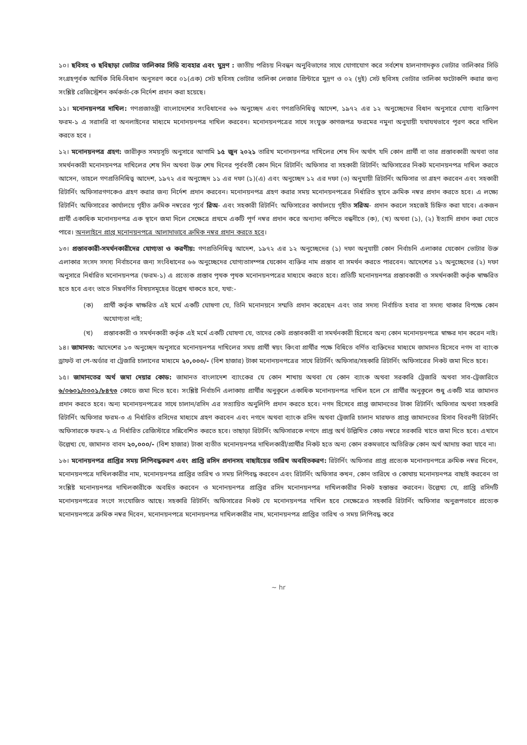১০। ছবিসহ ও ছবিছাড়া ভোটার তালিকার সিডি ব্যবহার এবং মুদ্রণ : জাতীয় পরিচয় নিবন্ধন অনুবিভাগের সাথে যোগাযোগ করে সর্বশেষ হালনাগাদকৃত ভোটার তালিকার সিডি সংগ্রহপূর্বক আর্থিক বিধি-বিধান অনুসরণ করে ০১(এক) সেট ছবিসহ ভোটার তালিকা লেজার প্রিন্টারে মুদ্রণ ও ০২ (দুই) সেট ছবিসহ ভোটার তালিকা ফটোকপি করার জন্য সংশ্লিষ্ট রেজিস্ট্রেশন কর্মকর্তা-কে নির্দেশ প্রদান করা হয়েছে।
১১। মনোনয়নপত্র দাখিল: গণপ্রজাতন্ত্রী বাংলাদেশের সংবিধানের ৬৬ অনুচ্ছেদ এবং গণপ্রতিনিধিত্ব আদেশ, ১৯৭২ এর ১২ অনুচ্ছেদের বিধান অনুসারে যোগ্য ব্যক্তিগণ ফরম-১ এ সরাসরি বা অনলাইনের মাধ্যমে মনোনয়নপত্র দাখিল করবেন। মনোনয়নপত্রের সাথে সংযুক্ত কাগজপত্র ফরমের নমুনা অনুযায়ী যথাযথভাবে পূরণ করে দাখিল করতে হবে ।
১২। মনোনয়নপত্র গ্রহণ: জারীকৃত সময়সূচি অনুসারে আগামি ১৫ জুন ২০২১ তারিখ মনোনয়নপত্র দাখিলের শেষ দিন অর্থাৎ যদি কোন প্রার্থী বা তার প্রস্তাবকারী অথবা তার সমর্থনকারী মনোনয়নপত্র দাখিলের শেষ দিন অথবা উক্ত শেষ দিনের পূর্ববর্তী কোন দিনে রিটার্নিং অফিসার বা সহকারী রিটার্নিং অফিসারের নিকট মনোনয়নপত্র দাখিল করতে আসেন, তাহলে গণপ্রতিনিধিত্ব আদেশ, ১৯৭২ এর অনুচ্ছেদ ১১ এর দফা (১)(এ) এবং অনুচ্ছেদ ১২ এর দফা (৩) অনুযায়ী রিটার্নিং অফিসার তা গ্রহণ করবেন এবং সহকারী রিটার্নিং অফিসারগণকেও গ্রহণ করার জন্য নির্দেশ প্রদান করবেন। মনোনয়নপত্র গ্রহণ করার সময় মনোনয়নপত্রের নির্ধারিত স্থানে ক্রমিক নম্বর প্রদান করতে হবে। এ লক্ষ্যে রিটার্নিং অফিসারের কার্যালয়ে গৃহীত ক্রমিক নম্বরের পূর্বে রিঅ- এবং সহকারী রিটার্নিং অফিসারের কার্যালয়ে গৃহীত সরিঅ- প্রদান করলে সহজেই চিহ্নিত করা যাবে। একজন প্রার্থী একাধিক মনোনয়নপত্র এক স্থানে জমা দিলে সেক্ষেত্রে প্রথমে একটি পূর্ণ নম্বর প্রদান করে অন্যান্য কপিতে বন্ধনীতে (ক), (খ) অথবা (১), (২) ইত্যাদি প্রদান করা যেতে পারে। অনলাইনে প্রাপ্ত মনোনয়নপত্রে আলাদাভাবে ক্রমিক নম্বর প্রদান করতে হবে।
১৩। প্রস্তাবকারী-সমর্থনকারীদের যোগ্যতা ও করণীয়: গণপ্রতিনিধিত্ব আদেশ, ১৯৭২ এর ১২ অনুচ্ছেদের (১) দফা অনুযায়ী কোন নির্বাচনি এলাকার যেকোন ভোটার উক্ত এলাকার সংসদ সদস্য নির্বাচনের জন্য সংবিধানের ৬৬ অনুচ্ছেদের যোগ্যতাসম্পন্ন যেকোন ব্যক্তির নাম প্রস্তাব বা সমর্থন করতে পারবেন। আদেশের ১২ অনুচ্ছেদের (২) দফা অনুসারে নির্ধারিত মনোনয়নপত্র (ফরম-১) এ প্রত্যেক প্রস্তাব পৃথক পৃথক মনোনয়নপত্রের মাধ্যমে করতে হবে। প্রতিটি মনোনয়নপত্র প্রস্তাবকারী ও সমর্থনকারী কর্তৃক স্বাক্ষরিত হতে হবে এবং তাতে নিম্নবর্ণিত বিষয়সমূহের উল্লেখ থাকতে হবে, যথা:-
(ক) প্রার্থী কর্তৃক স্বাক্ষরিত এই মর্মে একটি ঘোষণা যে, তিনি মনোনয়নে সম্মতি প্রদান করেছেন এবং তার সদস্য নির্বাচিত হবার বা সদস্য থাকার বিপক্ষে কোন অযোগ্যতা নাই;
(খ) প্রস্তাবকারী ও সমর্থনকারী কর্তৃক এই মর্মে একটি ঘোষণা যে, তাদের কেউ প্রস্তাবকারী বা সমর্থনকারী হিসেবে অন্য কোন মনোনয়নপত্রে স্বাক্ষর দান করেন নাই।
১৪। জামানত: আদেশের ১৩ অনুচ্ছেদ অনুসারে মনোনয়নপত্র দাখিলের সময় প্রার্থী স্বয়ং কিংবা প্রার্থীর পক্ষে বিধিতে বর্ণিত ব্যক্তিদের মাধ্যমে জামানত হিসেবে নগদ বা ব্যাংক ড্রাফট বা পে-অর্ডার বা ট্রেজারি চালানের মাধ্যমে ২০,০০০/- (বিশ হাজার) টাকা মনোনয়নপত্রের সাথে রিটার্নিং অফিসার/সহকারি রিটার্নিং অফিসারের নিকট জমা দিতে হবে।
১৫। জামানতের অর্থ জমা দেয়ার কোড: জামানত বাংলাদেশ ব্যাংকের যে কোন শাখায় অথবা যে কোন ব্যাংক অথবা সরকারি ট্রেজারি অথবা সাব-ট্রেজারিতে ৬/০৬০১/০০০১/৮৪৭৩ কোডে জমা দিতে হবে। সংশ্লিষ্ট নির্বাচনি এলাকায় প্রার্থীর অনুকূলে একাধিক মনোনয়নপত্র দাখিল হলে সে প্রার্থীর অনুকূলে শুধু একটি মাত্র জামানত প্রদান করতে হবে। অন্য মনোনয়নপত্রের সাথে চালান/রসিদ এর সত্যায়িত অনুলিপি প্রদান করতে হবে। নগদ হিসেবে প্রাপ্ত জামানতের টাকা রিটার্নিং অফিসার অথবা সহকারি রিটার্নিং অফিসার ফরম-৩ এ নির্ধারিত রসিদের মাধ্যমে গ্রহণ করবেন এবং নগদে অথবা ব্যাংক রসিদ অথবা ট্রেজারি চালান মারফত প্রাপ্ত জামানতের হিসাব বিবরণী রিটার্নিং অফিসারকে ফরম-২ এ নির্ধারিত রেজিস্টারে সন্নিবেশিত করতে হবে। তাছাড়া রিটার্নিং অফিসারকে নগদে প্রাপ্ত অর্থ উল্লিখিত কোড নম্বরে সরকারি খাতে জমা দিতে হবে। এখানে উল্লেখ্য যে, জামানত বাবদ ২০,০০০/- (বিশ হাজার) টাকা ব্যতীত মনোনয়নপত্র দাখিলকারী/প্রার্থীর নিকট হতে অন্য কোন রকমভাবে অতিরিক্ত কোন অর্থ আদায় করা যাবে না।
১৬। মনোনয়নপত্র প্রাপ্তির সময় লিপিবদ্ধকরণ এবং প্রাপ্তি রসিদ প্রদানসহ বাছাইয়ের তারিখ অবহিতকরণ: রিটার্নিং অফিসার প্রাপ্ত প্রত্যেক মনোনয়নপত্রে ক্রমিক নম্বর দিবেন, মনোনয়নপত্রে দাখিলকারীর নাম, মনোনয়নপত্র প্রাপ্তির তারিখ ও সময় লিপিবদ্ধ করবেন এবং রিটার্নিং অফিসার কখন, কোন তারিখে ও কোথায় মনোনয়নপত্র বাছাই করবেন তা সংশ্লিষ্ট মনোনয়নপত্র দাখিলকারীকে অবহিত করবেন ও মনোনয়নপত্র প্রাপ্তির রসিদ মনোনয়নপত্র দাখিলকারীর নিকট হস্তান্তর করবেন। উল্লেখ্য যে, প্রাপ্তি রসিদটি মনোনয়নপত্রের সংগে সংযোজিত আছে। সহকারি রিটার্নিং অফিসারের নিকট যে মনোনয়নপত্র দাখিল হবে সেক্ষেত্রেও সহকারি রিটার্নিং অফিসার অনুরূপভাবে প্রত্যেক মনোনয়নপত্রে ক্রমিক নম্বর দিবেন, মনোনয়নপত্রে মনোনয়নপত্র দাখিলকারীর নাম, মনোনয়নপত্র প্রাপ্তির তারিখ ও সময় লিপিবদ্ধ করে
~ hr